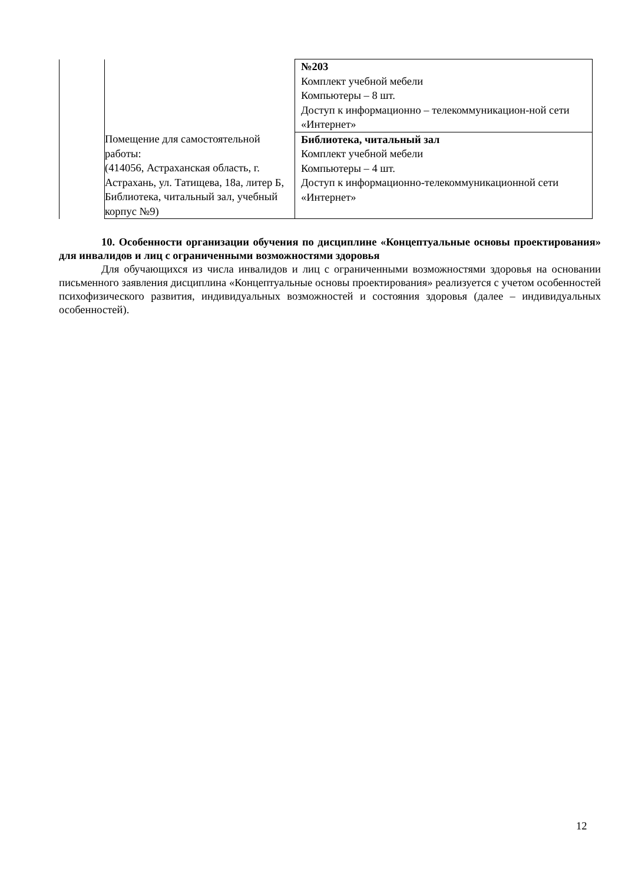| | | №203 Комплект учебной мебели Компьютеры – 8 шт. Доступ к информационно – телекоммуникацион-ной сети «Интернет» |
| | Помещение для самостоятельной работы: (414056, Астраханская область, г. Астрахань, ул. Татищева, 18а, литер Б, Библиотека, читальный зал, учебный корпус №9) | Библиотека, читальный зал Комплект учебной мебели Компьютеры – 4 шт. Доступ к информационно-телекоммуникационной сети «Интернет» |
10. Особенности организации обучения по дисциплине «Концептуальные основы проектирования» для инвалидов и лиц с ограниченными возможностями здоровья
Для обучающихся из числа инвалидов и лиц с ограниченными возможностями здоровья на основании письменного заявления дисциплина «Концептуальные основы проектирования» реализуется с учетом особенностей психофизического развития, индивидуальных возможностей и состояния здоровья (далее – индивидуальных особенностей).
12